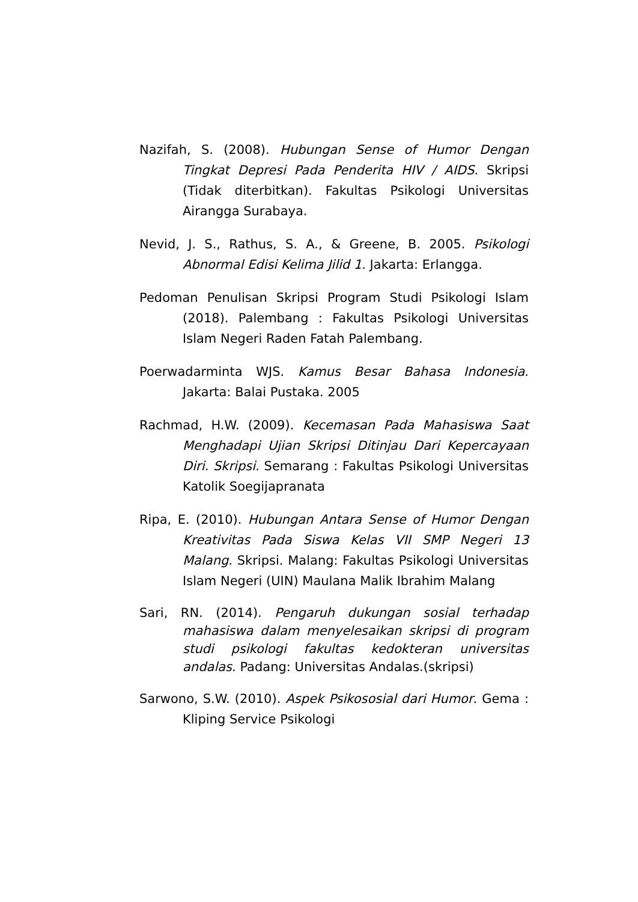Nazifah, S. (2008). Hubungan Sense of Humor Dengan Tingkat Depresi Pada Penderita HIV / AIDS. Skripsi (Tidak diterbitkan). Fakultas Psikologi Universitas Airangga Surabaya.
Nevid, J. S., Rathus, S. A., & Greene, B. 2005. Psikologi Abnormal Edisi Kelima Jilid 1. Jakarta: Erlangga.
Pedoman Penulisan Skripsi Program Studi Psikologi Islam (2018). Palembang : Fakultas Psikologi Universitas Islam Negeri Raden Fatah Palembang.
Poerwadarminta WJS. Kamus Besar Bahasa Indonesia. Jakarta: Balai Pustaka. 2005
Rachmad, H.W. (2009). Kecemasan Pada Mahasiswa Saat Menghadapi Ujian Skripsi Ditinjau Dari Kepercayaan Diri. Skripsi. Semarang : Fakultas Psikologi Universitas Katolik Soegijapranata
Ripa, E. (2010). Hubungan Antara Sense of Humor Dengan Kreativitas Pada Siswa Kelas VII SMP Negeri 13 Malang. Skripsi. Malang: Fakultas Psikologi Universitas Islam Negeri (UIN) Maulana Malik Ibrahim Malang
Sari, RN. (2014). Pengaruh dukungan sosial terhadap mahasiswa dalam menyelesaikan skripsi di program studi psikologi fakultas kedokteran universitas andalas. Padang: Universitas Andalas.(skripsi)
Sarwono, S.W. (2010). Aspek Psikososial dari Humor. Gema : Kliping Service Psikologi